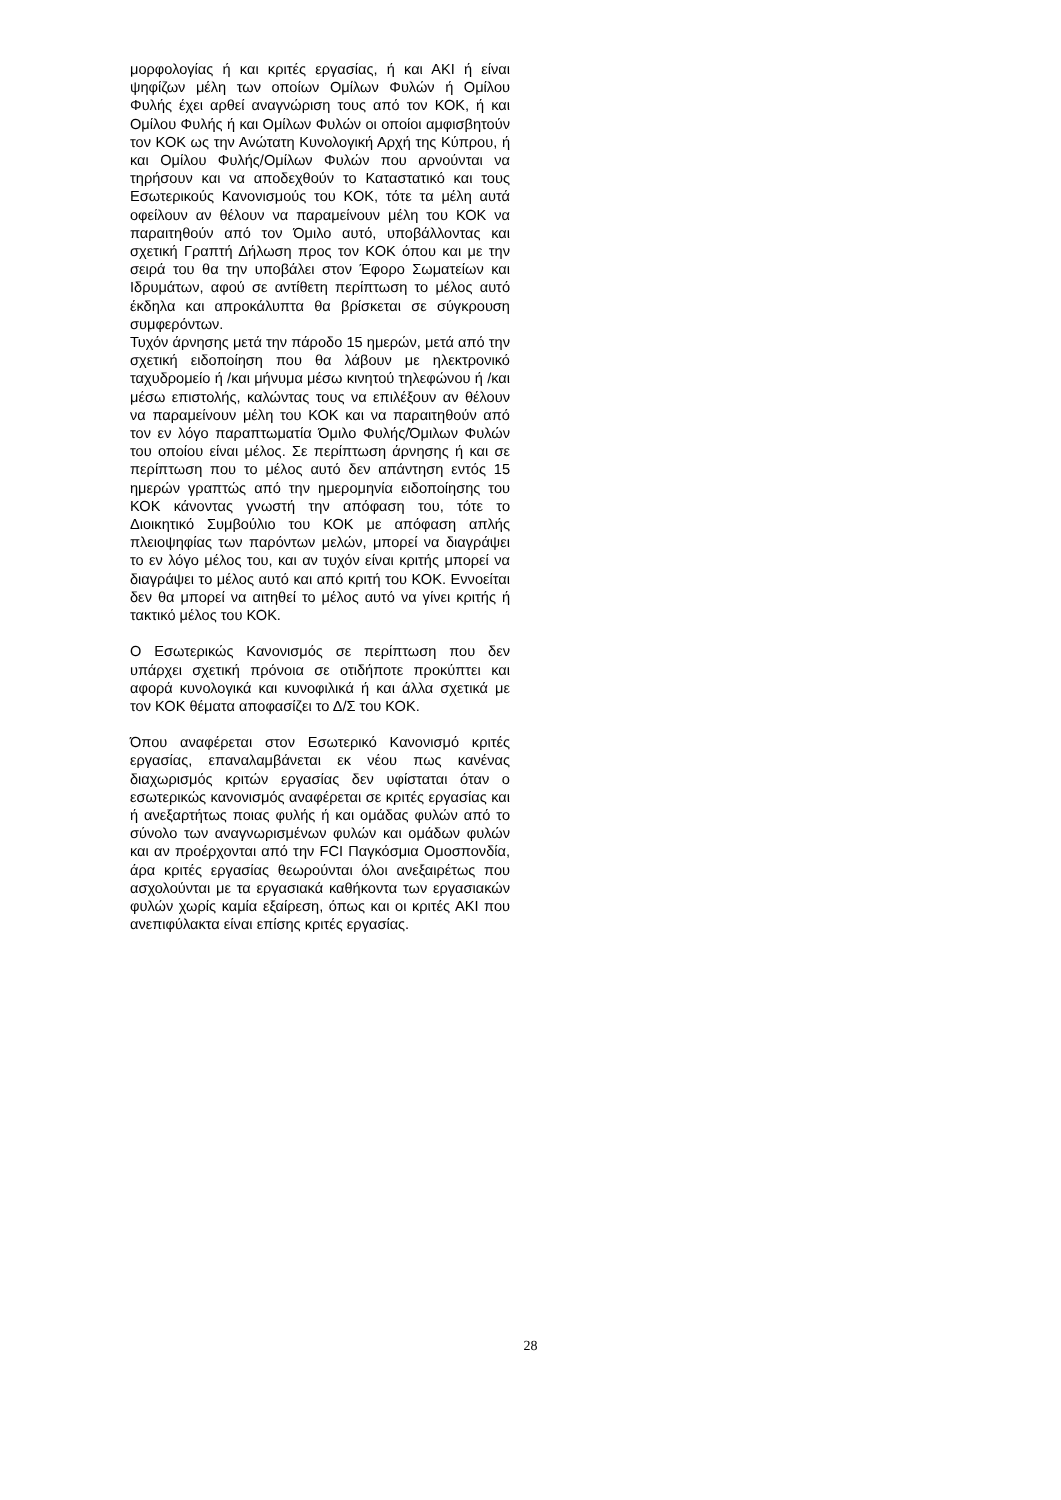μορφολογίας ή και κριτές εργασίας, ή και ΑΚΙ ή είναι ψηφίζων μέλη των οποίων Ομίλων Φυλών ή Ομίλου Φυλής έχει αρθεί αναγνώριση τους από τον ΚΟΚ, ή και Ομίλου Φυλής ή και Ομίλων Φυλών οι οποίοι αμφισβητούν τον ΚΟΚ ως την Ανώτατη Κυνολογική Αρχή της Κύπρου, ή και Ομίλου Φυλής/Ομίλων Φυλών που αρνούνται να τηρήσουν και να αποδεχθούν το Καταστατικό και τους Εσωτερικούς Κανονισμούς του ΚΟΚ, τότε τα μέλη αυτά οφείλουν αν θέλουν να παραμείνουν μέλη του ΚΟΚ να παραιτηθούν από τον Όμιλο αυτό, υποβάλλοντας και σχετική Γραπτή Δήλωση προς τον ΚΟΚ όπου και με την σειρά του θα την υποβάλει στον Έφορο Σωματείων και Ιδρυμάτων, αφού σε αντίθετη περίπτωση το μέλος αυτό έκδηλα και απροκάλυπτα θα βρίσκεται σε σύγκρουση συμφερόντων.
Τυχόν άρνησης μετά την πάροδο 15 ημερών, μετά από την σχετική ειδοποίηση που θα λάβουν με ηλεκτρονικό ταχυδρομείο ή /και μήνυμα μέσω κινητού τηλεφώνου ή /και μέσω επιστολής, καλώντας τους να επιλέξουν αν θέλουν να παραμείνουν μέλη του ΚΟΚ και να παραιτηθούν από τον εν λόγο παραπτωματία Όμιλο Φυλής/Όμιλων Φυλών του οποίου είναι μέλος. Σε περίπτωση άρνησης ή και σε περίπτωση που το μέλος αυτό δεν απάντηση εντός 15 ημερών γραπτώς από την ημερομηνία ειδοποίησης του ΚΟΚ κάνοντας γνωστή την απόφαση του, τότε το Διοικητικό Συμβούλιο του ΚΟΚ με απόφαση απλής πλειοψηφίας των παρόντων μελών, μπορεί να διαγράψει το εν λόγο μέλος του, και αν τυχόν είναι κριτής μπορεί να διαγράψει το μέλος αυτό και από κριτή του ΚΟΚ. Εννοείται δεν θα μπορεί να αιτηθεί το μέλος αυτό να γίνει κριτής ή τακτικό μέλος του ΚΟΚ.
Ο Εσωτερικώς Κανονισμός σε περίπτωση που δεν υπάρχει σχετική πρόνοια σε οτιδήποτε προκύπτει και αφορά κυνολογικά και κυνοφιλικά ή και άλλα σχετικά με τον ΚΟΚ θέματα αποφασίζει το Δ/Σ του ΚΟΚ.
Όπου αναφέρεται στον Εσωτερικό Κανονισμό κριτές εργασίας, επαναλαμβάνεται εκ νέου πως κανένας διαχωρισμός κριτών εργασίας δεν υφίσταται όταν ο εσωτερικώς κανονισμός αναφέρεται σε κριτές εργασίας και ή ανεξαρτήτως ποιας φυλής ή και ομάδας φυλών από το σύνολο των αναγνωρισμένων φυλών και ομάδων φυλών και αν προέρχονται από την FCI Παγκόσμια Ομοσπονδία, άρα κριτές εργασίας θεωρούνται όλοι ανεξαιρέτως που ασχολούνται με τα εργασιακά καθήκοντα των εργασιακών φυλών χωρίς καμία εξαίρεση, όπως και οι κριτές ΑΚΙ που ανεπιφύλακτα είναι επίσης κριτές εργασίας.
28